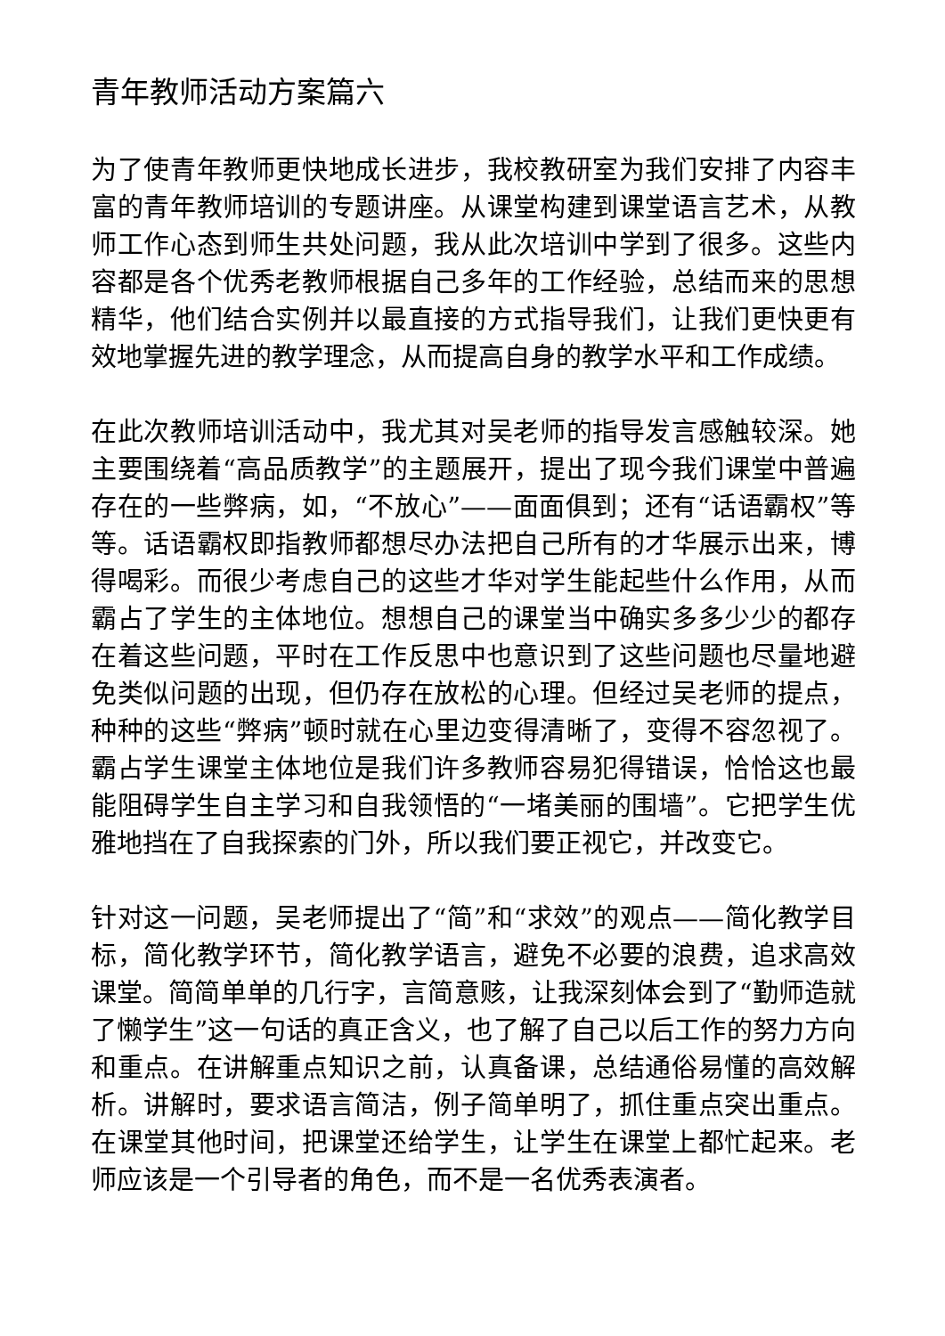青年教师活动方案篇六
为了使青年教师更快地成长进步，我校教研室为我们安排了内容丰富的青年教师培训的专题讲座。从课堂构建到课堂语言艺术，从教师工作心态到师生共处问题，我从此次培训中学到了很多。这些内容都是各个优秀老教师根据自己多年的工作经验，总结而来的思想精华，他们结合实例并以最直接的方式指导我们，让我们更快更有效地掌握先进的教学理念，从而提高自身的教学水平和工作成绩。
在此次教师培训活动中，我尤其对吴老师的指导发言感触较深。她主要围绕着“高品质教学”的主题展开，提出了现今我们课堂中普遍存在的一些弊病，如，“不放心”——面面俱到；还有“话语霸权”等等。话语霸权即指教师都想尽办法把自己所有的才华展示出来，博得喝彩。而很少考虑自己的这些才华对学生能起些什么作用，从而霸占了学生的主体地位。想想自己的课堂当中确实多多少少的都存在着这些问题，平时在工作反思中也意识到了这些问题也尽量地避免类似问题的出现，但仍存在放松的心理。但经过吴老师的提点，种种的这些“弊病”顿时就在心里边变得清晰了，变得不容忽视了。霸占学生课堂主体地位是我们许多教师容易犯得错误，恰恰这也最能阻碍学生自主学习和自我领悟的“一堵美丽的围墙”。它把学生优雅地挡在了自我探索的门外，所以我们要正视它，并改变它。
针对这一问题，吴老师提出了“简”和“求效”的观点——简化教学目标，简化教学环节，简化教学语言，避免不必要的浪费，追求高效课堂。简简单单的几行字，言简意赅，让我深刻体会到了“勤师造就了懒学生”这一句话的真正含义，也了解了自己以后工作的努力方向和重点。在讲解重点知识之前，认真备课，总结通俗易懂的高效解析。讲解时，要求语言简洁，例子简单明了，抓住重点突出重点。在课堂其他时间，把课堂还给学生，让学生在课堂上都忙起来。老师应该是一个引导者的角色，而不是一名优秀表演者。